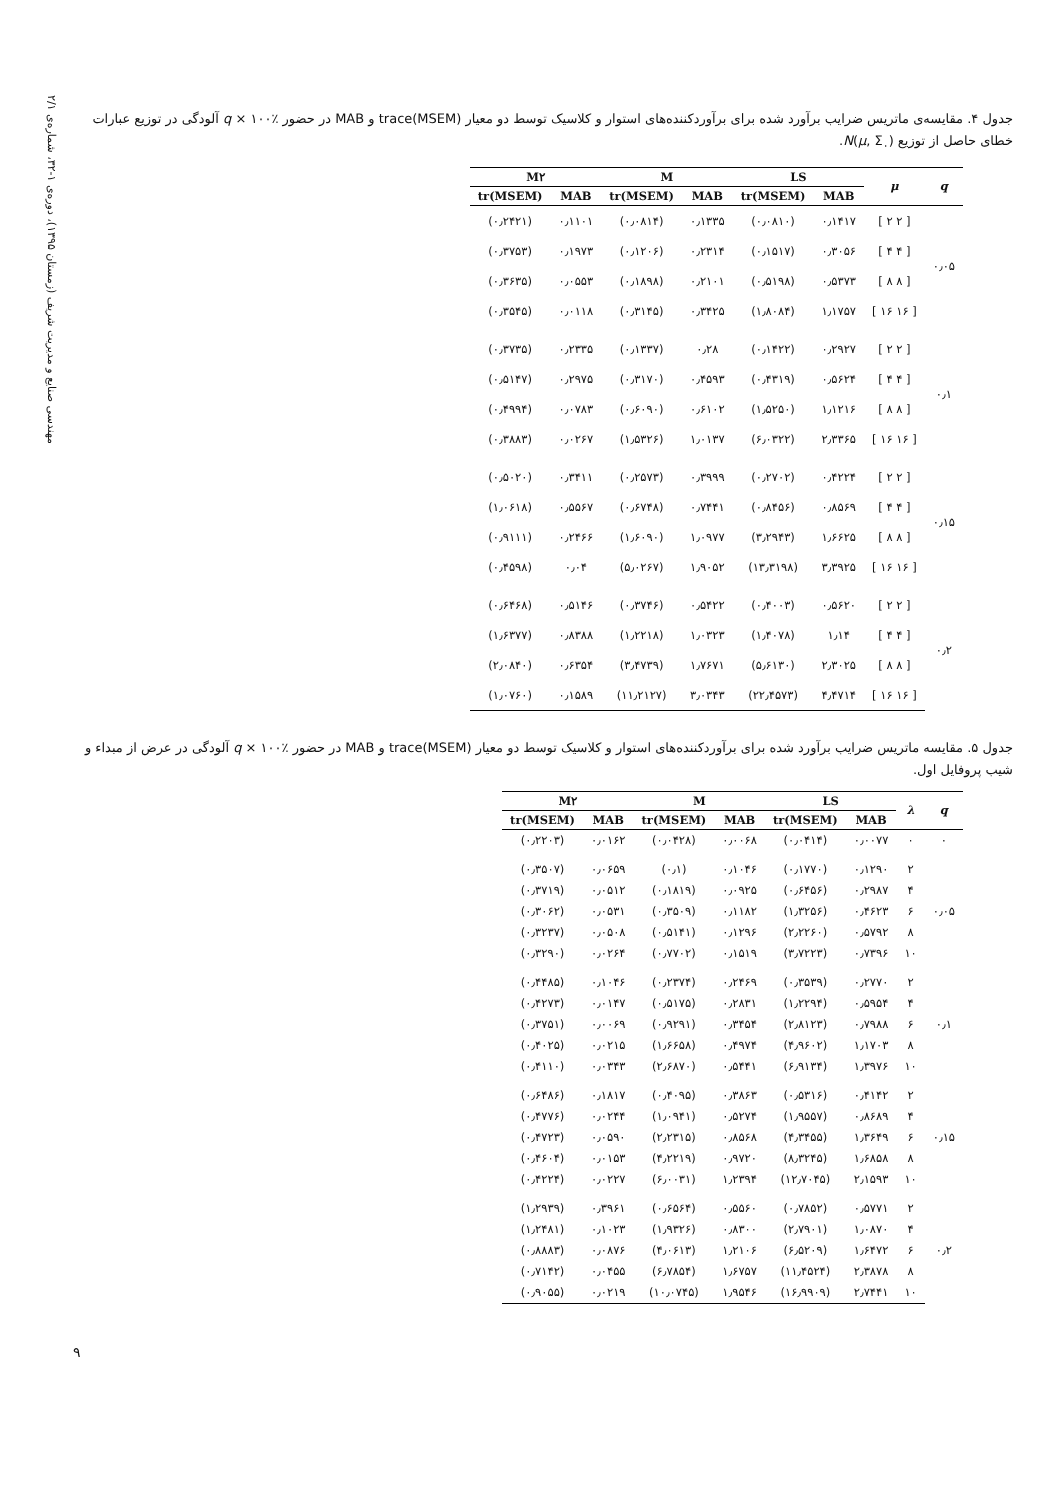مهندسی صنایع و مدیریت شریف (زمستان ۱۳۹۵)، دوره‌ی ۱-۳۲، شماره‌ی ۲/۱
جدول ۴. مقایسه‌ی ماتریس ضرایب برآورد شده برای برآوردکننده‌های استوار و کلاسیک توسط دو معیار trace(MSEM) و MAB در حضور ٪۱۰۰ × q آلودگی در توزیع عبارات خطای حاصل از توزیع (N(μ, Σ<sub>۰</sub>.
| q | μ | LS | | M | | M۲ | |
| --- | --- | --- | --- | --- | --- | --- | --- |
| | | MAB | tr(MSEM) | MAB | tr(MSEM) | MAB | tr(MSEM) |
| ۰٫۰۵ | [ ۲ ۲ ] | ۰٫۱۴۱۷ | (۰٫۰۸۱۰) | ۰٫۱۳۳۵ | (۰٫۰۸۱۴) | ۰٫۱۱۰۱ | (۰٫۲۴۲۱) |
| | [ ۴ ۴ ] | ۰٫۳۰۵۶ | (۰٫۱۵۱۷) | ۰٫۲۳۱۴ | (۰٫۱۲۰۶) | ۰٫۱۹۷۳ | (۰٫۳۷۵۳) |
| | [ ۸ ۸ ] | ۰٫۵۳۷۳ | (۰٫۵۱۹۸) | ۰٫۲۱۰۱ | (۰٫۱۸۹۸) | ۰٫۰۵۵۳ | (۰٫۳۶۳۵) |
| | [ ۱۶ ۱۶ ] | ۱٫۱۷۵۷ | (۱٫۸۰۸۴) | ۰٫۳۴۲۵ | (۰٫۳۱۴۵) | ۰٫۰۱۱۸ | (۰٫۳۵۴۵) |
| ۰٫۱ | [ ۲ ۲ ] | ۰٫۲۹۲۷ | (۰٫۱۴۲۲) | ۰٫۲۸ | (۰٫۱۳۳۷) | ۰٫۲۳۳۵ | (۰٫۳۷۳۵) |
| | [ ۴ ۴ ] | ۰٫۵۶۲۴ | (۰٫۴۳۱۹) | ۰٫۴۵۹۳ | (۰٫۳۱۷۰) | ۰٫۲۹۷۵ | (۰٫۵۱۴۷) |
| | [ ۸ ۸ ] | ۱٫۱۲۱۶ | (۱٫۵۲۵۰) | ۰٫۶۱۰۲ | (۰٫۶۰۹۰) | ۰٫۰۷۸۳ | (۰٫۴۹۹۴) |
| | [ ۱۶ ۱۶ ] | ۲٫۳۳۶۵ | (۶٫۰۳۲۲) | ۱٫۰۱۳۷ | (۱٫۵۳۲۶) | ۰٫۰۲۶۷ | (۰٫۳۸۸۳) |
| ۰٫۱۵ | [ ۲ ۲ ] | ۰٫۴۲۲۴ | (۰٫۲۷۰۲) | ۰٫۳۹۹۹ | (۰٫۲۵۷۳) | ۰٫۳۴۱۱ | (۰٫۵۰۲۰) |
| | [ ۴ ۴ ] | ۰٫۸۵۶۹ | (۰٫۸۴۵۶) | ۰٫۷۴۴۱ | (۰٫۶۷۴۸) | ۰٫۵۵۶۷ | (۱٫۰۶۱۸) |
| | [ ۸ ۸ ] | ۱٫۶۶۲۵ | (۳٫۲۹۴۳) | ۱٫۰۹۷۷ | (۱٫۶۰۹۰) | ۰٫۲۴۶۶ | (۰٫۹۱۱۱) |
| | [ ۱۶ ۱۶ ] | ۳٫۳۹۲۵ | (۱۳٫۳۱۹۸) | ۱٫۹۰۵۲ | (۵٫۰۲۶۷) | ۰٫۰۴ | (۰٫۴۵۹۸) |
| ۰٫۲ | [ ۲ ۲ ] | ۰٫۵۶۲۰ | (۰٫۴۰۰۳) | ۰٫۵۴۲۲ | (۰٫۳۷۴۶) | ۰٫۵۱۴۶ | (۰٫۶۴۶۸) |
| | [ ۴ ۴ ] | ۱٫۱۴ | (۱٫۴۰۷۸) | ۱٫۰۳۲۳ | (۱٫۲۲۱۸) | ۰٫۸۳۸۸ | (۱٫۶۳۷۷) |
| | [ ۸ ۸ ] | ۲٫۳۰۲۵ | (۵٫۶۱۳۰) | ۱٫۷۶۷۱ | (۳٫۴۷۳۹) | ۰٫۶۳۵۴ | (۲٫۰۸۴۰) |
| | [ ۱۶ ۱۶ ] | ۴٫۴۷۱۴ | (۲۲٫۴۵۷۳) | ۳٫۰۳۴۳ | (۱۱٫۲۱۲۷) | ۰٫۱۵۸۹ | (۱٫۰۷۶۰) |
جدول ۵. مقایسه ماتریس ضرایب برآورد شده برای برآوردکننده‌های استوار و کلاسیک توسط دو معیار trace(MSEM) و MAB در حضور ٪۱۰۰ × q آلودگی در عرض از مبداء و شیب پروفایل اول.
| q | λ | LS | | M | | M۲ | |
| --- | --- | --- | --- | --- | --- | --- | --- |
| | | MAB | tr(MSEM) | MAB | tr(MSEM) | MAB | tr(MSEM) |
| ۰ | ۰ | ۰٫۰۰۷۷ | (۰٫۰۴۱۴) | ۰٫۰۰۶۸ | (۰٫۰۴۲۸) | ۰٫۰۱۶۲ | (۰٫۲۲۰۳) |
| ۰٫۰۵ | ۲ | ۰٫۱۲۹۰ | (۰٫۱۷۷۰) | ۰٫۱۰۴۶ | (۰٫۱) | ۰٫۰۶۵۹ | (۰٫۳۵۰۷) |
| | ۴ | ۰٫۲۹۸۷ | (۰٫۶۴۵۶) | ۰٫۰۹۲۵ | (۰٫۱۸۱۹) | ۰٫۰۵۱۲ | (۰٫۳۷۱۹) |
| | ۶ | ۰٫۴۶۲۳ | (۱٫۳۲۵۶) | ۰٫۱۱۸۲ | (۰٫۳۵۰۹) | ۰٫۰۵۳۱ | (۰٫۳۰۶۲) |
| | ۸ | ۰٫۵۷۹۲ | (۲٫۲۲۶۰) | ۰٫۱۲۹۶ | (۰٫۵۱۴۱) | ۰٫۰۵۰۸ | (۰٫۳۲۳۷) |
| | ۱۰ | ۰٫۷۳۹۶ | (۳٫۷۲۲۳) | ۰٫۱۵۱۹ | (۰٫۷۷۰۲) | ۰٫۰۲۶۴ | (۰٫۳۲۹۰) |
| ۰٫۱ | ۲ | ۰٫۲۷۷۰ | (۰٫۳۵۳۹) | ۰٫۲۴۶۹ | (۰٫۲۳۷۴) | ۰٫۱۰۴۶ | (۰٫۴۴۸۵) |
| | ۴ | ۰٫۵۹۵۴ | (۱٫۲۲۹۴) | ۰٫۲۸۳۱ | (۰٫۵۱۷۵) | ۰٫۰۱۴۷ | (۰٫۴۲۷۳) |
| | ۶ | ۰٫۷۹۸۸ | (۲٫۸۱۲۳) | ۰٫۳۴۵۴ | (۰٫۹۲۹۱) | ۰٫۰۰۶۹ | (۰٫۳۷۵۱) |
| | ۸ | ۱٫۱۷۰۳ | (۴٫۹۶۰۲) | ۰٫۴۹۷۴ | (۱٫۶۶۵۸) | ۰٫۰۲۱۵ | (۰٫۴۰۲۵) |
| | ۱۰ | ۱٫۳۹۷۶ | (۶٫۹۱۳۴) | ۰٫۵۴۴۱ | (۲٫۶۸۷۰) | ۰٫۰۳۴۳ | (۰٫۴۱۱۰) |
| ۰٫۱۵ | ۲ | ۰٫۴۱۴۲ | (۰٫۵۳۱۶) | ۰٫۳۸۶۳ | (۰٫۴۰۹۵) | ۰٫۱۸۱۷ | (۰٫۶۴۸۶) |
| | ۴ | ۰٫۸۶۸۹ | (۱٫۹۵۵۷) | ۰٫۵۲۷۴ | (۱٫۰۹۴۱) | ۰٫۰۲۴۴ | (۰٫۴۷۷۶) |
| | ۶ | ۱٫۳۶۴۹ | (۴٫۳۴۵۵) | ۰٫۸۵۶۸ | (۲٫۲۳۱۵) | ۰٫۰۵۹۰ | (۰٫۴۷۲۳) |
| | ۸ | ۱٫۶۸۵۸ | (۸٫۳۲۴۵) | ۰٫۹۷۲۰ | (۴٫۲۲۱۹) | ۰٫۰۱۵۳ | (۰٫۴۶۰۴) |
| | ۱۰ | ۲٫۱۵۹۳ | (۱۲٫۷۰۴۵) | ۱٫۲۳۹۴ | (۶٫۰۰۳۱) | ۰٫۰۲۲۷ | (۰٫۴۲۲۴) |
| ۰٫۲ | ۲ | ۰٫۵۷۷۱ | (۰٫۷۸۵۲) | ۰٫۵۵۶۰ | (۰٫۶۵۶۴) | ۰٫۳۹۶۱ | (۱٫۲۹۳۹) |
| | ۴ | ۱٫۰۸۷۰ | (۲٫۷۹۰۱) | ۰٫۸۳۰۰ | (۱٫۹۳۲۶) | ۰٫۱۰۲۳ | (۱٫۲۴۸۱) |
| | ۶ | ۱٫۶۴۷۲ | (۶٫۵۲۰۹) | ۱٫۲۱۰۶ | (۴٫۰۶۱۳) | ۰٫۰۸۷۶ | (۰٫۸۸۸۳) |
| | ۸ | ۲٫۳۸۷۸ | (۱۱٫۴۵۲۴) | ۱٫۶۷۵۷ | (۶٫۷۸۵۴) | ۰٫۰۴۵۵ | (۰٫۷۱۴۲) |
| | ۱۰ | ۲٫۷۴۴۱ | (۱۶٫۹۹۰۹) | ۱٫۹۵۴۶ | (۱۰٫۰۷۴۵) | ۰٫۰۲۱۹ | (۰٫۹۰۵۵) |
۹